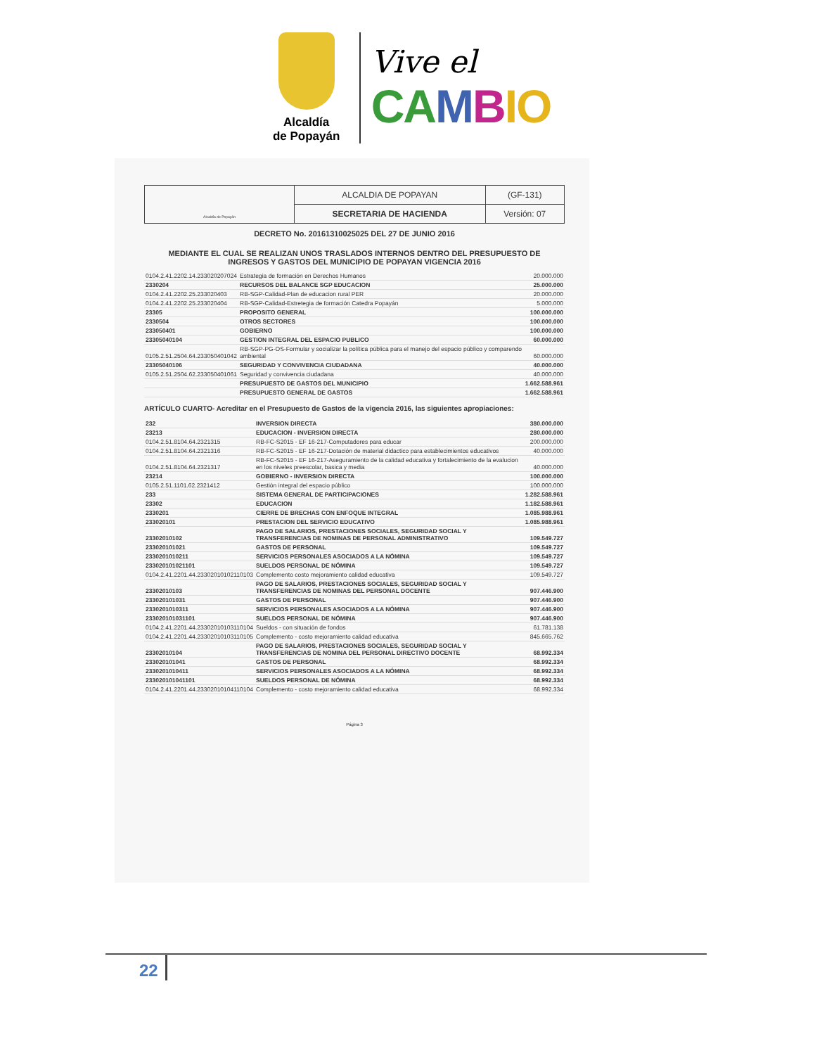Alcaldía
de Popayán
Vive el
CA MBIO
| Alcaldía de Popayán | ALCALDIA DE POPAYAN | (GF-131) |
| | SECRETARIA DE HACIENDA | Versión: 07 |
DECRETO No. 20161310025025 DEL 27 DE JUNIO 2016
MEDIANTE EL CUAL SE REALIZAN UNOS TRASLADOS INTERNOS DENTRO DEL PRESUPUESTO DE INGRESOS Y GASTOS DEL MUNICIPIO DE POPAYAN VIGENCIA 2016
| 0104.2.41.2202.14.233020207024 | Estrategia de formación en Derechos Humanos | 20.000.000 |
| 2330204 | RECURSOS DEL BALANCE SGP EDUCACION | 25.000.000 |
| 0104.2.41.2202.25.233020403 | RB-SGP-Calidad-Plan de educacion rural PER | 20.000.000 |
| 0104.2.41.2202.25.233020404 | RB-SGP-Calidad-Estretegia de formación Catedra Popayán | 5.000.000 |
| 23305 | PROPOSITO GENERAL | 100.000.000 |
| 2330504 | OTROS SECTORES | 100.000.000 |
| 233050401 | GOBIERNO | 100.000.000 |
| 23305040104 | GESTION INTEGRAL DEL ESPACIO PUBLICO | 60.000.000 |
| 0105.2.51.2504.64.233050401042 | RB-SGP-PG-OS-Formular y socializar la política pública para el manejo del espacio público y comparendo ambiental | 60.000.000 |
| 23305040106 | SEGURIDAD Y CONVIVENCIA CIUDADANA | 40.000.000 |
| 0105.2.51.2504.62.233050401061 | Seguridad y convivencia ciudadana | 40.000.000 |
| | PRESUPUESTO DE GASTOS DEL MUNICIPIO | 1.662.588.961 |
| | PRESUPUESTO GENERAL DE GASTOS | 1.662.588.961 |
ARTÍCULO CUARTO- Acreditar en el Presupuesto de Gastos de la vigencia 2016, las siguientes apropiaciones:
| 232 | INVERSION DIRECTA | 380.000.000 |
| 23213 | EDUCACION - INVERSION DIRECTA | 280.000.000 |
| 0104.2.51.8104.64.2321315 | RB-FC-S2015 - EF 16-217-Computadores para educar | 200.000.000 |
| 0104.2.51.8104.64.2321316 | RB-FC-S2015 - EF 16-217-Dotación de material didactico para establecimientos educativos | 40.000.000 |
| 0104.2.51.8104.64.2321317 | RB-FC-S2015 - EF 16-217-Aseguramiento de la calidad educativa y fortalecimiento de la evalucion en los niveles preescolar, basica y media | 40.000.000 |
| 23214 | GOBIERNO - INVERSION DIRECTA | 100.000.000 |
| 0105.2.51.1101.62.2321412 | Gestión integral del espacio público | 100.000.000 |
| 233 | SISTEMA GENERAL DE PARTICIPACIONES | 1.282.588.961 |
| 23302 | EDUCACION | 1.182.588.961 |
| 2330201 | CIERRE DE BRECHAS CON ENFOQUE INTEGRAL | 1.085.988.961 |
| 233020101 | PRESTACION DEL SERVICIO EDUCATIVO | 1.085.988.961 |
| 23302010102 | PAGO DE SALARIOS, PRESTACIONES SOCIALES, SEGURIDAD SOCIAL Y TRANSFERENCIAS DE NOMINAS DE PERSONAL ADMINISTRATIVO | 109.549.727 |
| 233020101021 | GASTOS DE PERSONAL | 109.549.727 |
| 2330201010211 | SERVICIOS PERSONALES ASOCIADOS A LA NÓMINA | 109.549.727 |
| 233020101021101 | SUELDOS PERSONAL DE NÓMINA | 109.549.727 |
| 0104.2.41.2201.44.23302010102110103 | Complemento costo mejoramiento calidad educativa | 109.549.727 |
| 23302010103 | PAGO DE SALARIOS, PRESTACIONES SOCIALES, SEGURIDAD SOCIAL Y TRANSFERENCIAS DE NOMINAS DEL PERSONAL DOCENTE | 907.446.900 |
| 233020101031 | GASTOS DE PERSONAL | 907.446.900 |
| 2330201010311 | SERVICIOS PERSONALES ASOCIADOS A LA NÓMINA | 907.446.900 |
| 233020101031101 | SUELDOS PERSONAL DE NÓMINA | 907.446.900 |
| 0104.2.41.2201.44.23302010103110104 | Sueldos - con situación de fondos | 61.781.138 |
| 0104.2.41.2201.44.23302010103110105 | Complemento - costo mejoramiento calidad educativa | 845.665.762 |
| 23302010104 | PAGO DE SALARIOS, PRESTACIONES SOCIALES, SEGURIDAD SOCIAL Y TRANSFERENCIAS DE NOMINA DEL PERSONAL DIRECTIVO DOCENTE | 68.992.334 |
| 233020101041 | GASTOS DE PERSONAL | 68.992.334 |
| 2330201010411 | SERVICIOS PERSONALES ASOCIADOS A LA NÓMINA | 68.992.334 |
| 233020101041101 | SUELDOS PERSONAL DE NÓMINA | 68.992.334 |
| 0104.2.41.2201.44.23302010104110104 | Complemento - costo mejoramiento calidad educativa | 68.992.334 |
Página 3
22